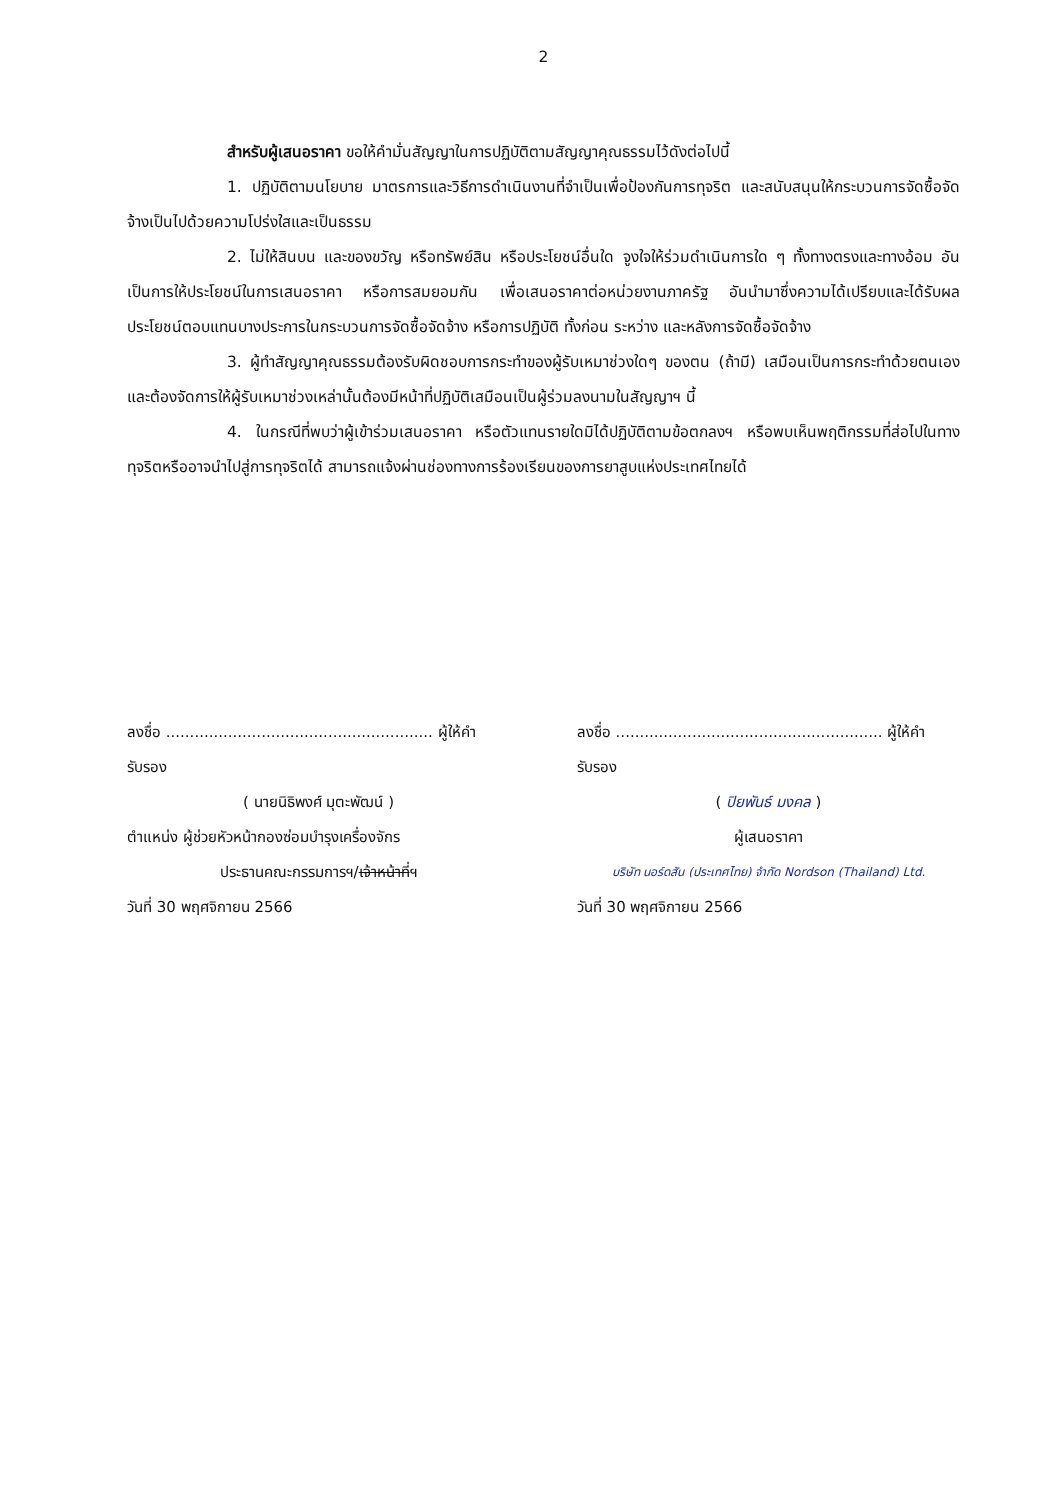2
สำหรับผู้เสนอราคา ขอให้คำมั่นสัญญาในการปฏิบัติตามสัญญาคุณธรรมไว้ดังต่อไปนี้
1. ปฏิบัติตามนโยบาย มาตรการและวิธีการดำเนินงานที่จำเป็นเพื่อป้องกันการทุจริต และสนับสนุนให้กระบวนการจัดซื้อจัดจ้างเป็นไปด้วยความโปร่งใสและเป็นธรรม
2. ไม่ให้สินบน และของขวัญ หรือทรัพย์สิน หรือประโยชน์อื่นใด จูงใจให้ร่วมดำเนินการใด ๆ ทั้งทางตรงและทางอ้อม อันเป็นการให้ประโยชน์ในการเสนอราคา หรือการสมยอมกัน เพื่อเสนอราคาต่อหน่วยงานภาครัฐ อันนำมาซึ่งความได้เปรียบและได้รับผลประโยชน์ตอบแทนบางประการในกระบวนการจัดซื้อจัดจ้าง หรือการปฏิบัติ ทั้งก่อน ระหว่าง และหลังการจัดซื้อจัดจ้าง
3. ผู้ทำสัญญาคุณธรรมต้องรับผิดชอบการกระทำของผู้รับเหมาช่วงใดๆ ของตน (ถ้ามี) เสมือนเป็นการกระทำด้วยตนเองและต้องจัดการให้ผู้รับเหมาช่วงเหล่านั้นต้องมีหน้าที่ปฏิบัติเสมือนเป็นผู้ร่วมลงนามในสัญญาฯ นี้
4. ในกรณีที่พบว่าผู้เข้าร่วมเสนอราคา หรือตัวแทนรายใดมิได้ปฏิบัติตามข้อตกลงฯ หรือพบเห็นพฤติกรรมที่ส่อไปในทางทุจริตหรืออาจนำไปสู่การทุจริตได้ สามารถแจ้งผ่านช่องทางการร้องเรียนของการยาสูบแห่งประเทศไทยได้
ลงชื่อ ........................................................ ผู้ให้คำรับรอง
( นายนิธิพงศ์ มุตะพัฒน์ )
ตำแหน่ง ผู้ช่วยหัวหน้ากองซ่อมบำรุงเครื่องจักร
ประธานคณะกรรมการฯ/เจ้าหน้าที่ฯ
วันที่ 30 พฤศจิกายน 2566
ลงชื่อ ........................................................ ผู้ให้คำรับรอง
( ปิยพันธ์ มงคล )
ผู้เสนอราคา
บริษัท นอร์ดสัน (ประเทศไทย) จำกัด Nordson (Thailand) Ltd.
วันที่ 30 พฤศจิกายน 2566